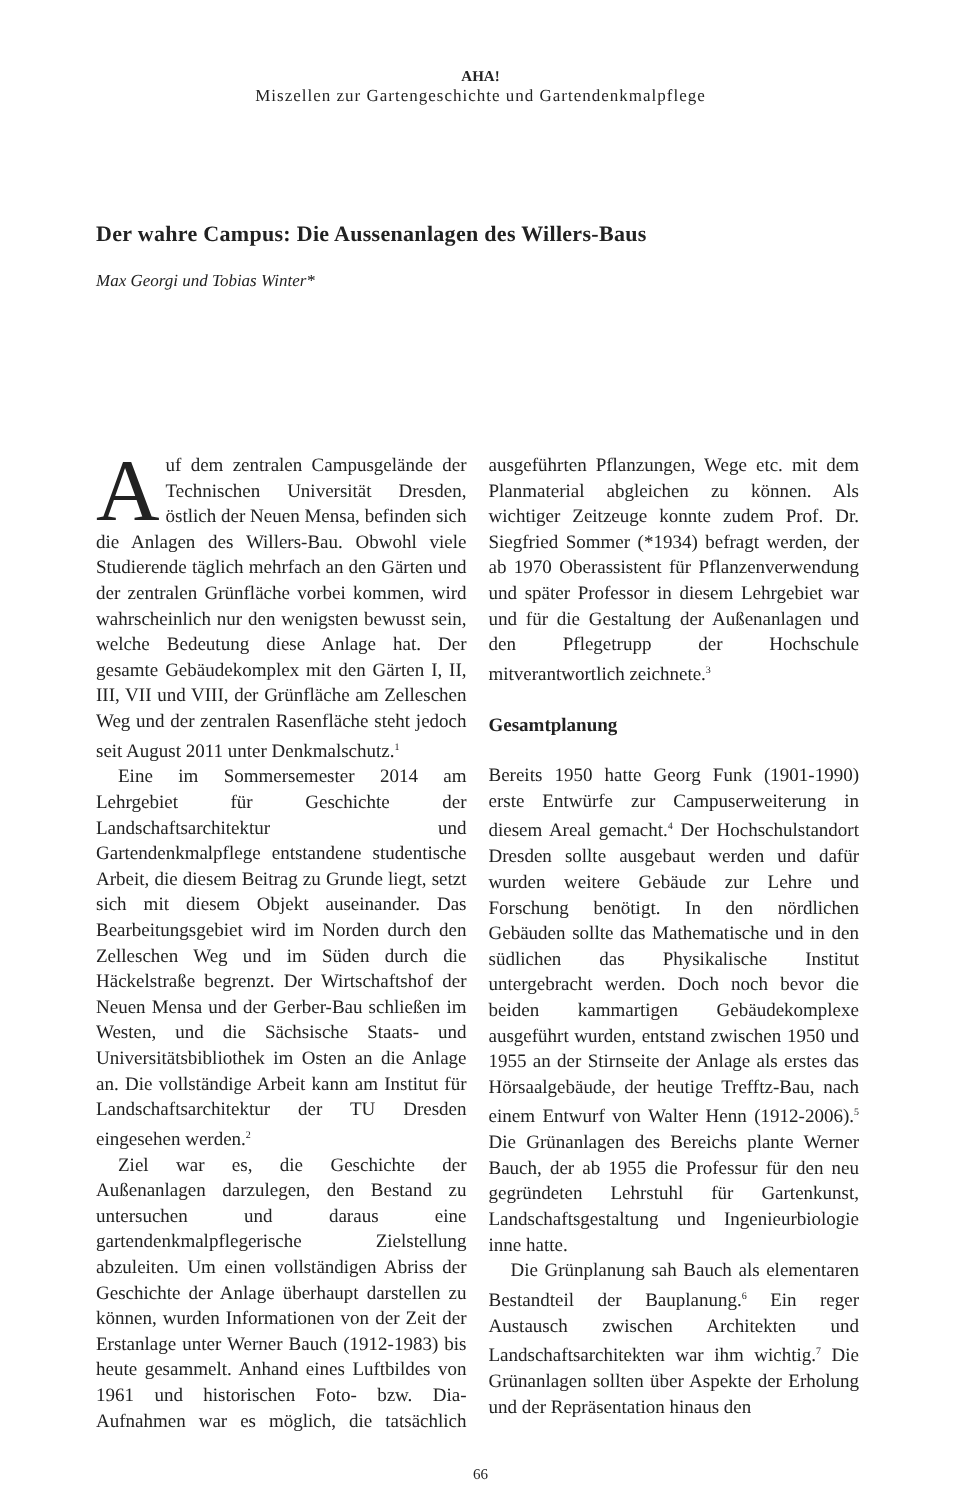AHA!
Miszellen zur Gartengeschichte und Gartendenkmalpflege
Der wahre Campus: Die Aussenanlagen des Willers-Baus
Max Georgi und Tobias Winter*
Auf dem zentralen Campusgelände der Technischen Universität Dresden, östlich der Neuen Mensa, befinden sich die Anlagen des Willers-Bau. Obwohl viele Studierende täglich mehrfach an den Gärten und der zentralen Grünfläche vorbei kommen, wird wahrscheinlich nur den wenigsten bewusst sein, welche Bedeutung diese Anlage hat. Der gesamte Gebäudekomplex mit den Gärten I, II, III, VII und VIII, der Grünfläche am Zelleschen Weg und der zentralen Rasenfläche steht jedoch seit August 2011 unter Denkmalschutz.<sup>1</sup>
Eine im Sommersemester 2014 am Lehrgebiet für Geschichte der Landschaftsarchitektur und Gartendenkmalpflege entstandene studentische Arbeit, die diesem Beitrag zu Grunde liegt, setzt sich mit diesem Objekt auseinander. Das Bearbeitungsgebiet wird im Norden durch den Zelleschen Weg und im Süden durch die Häckelstraße begrenzt. Der Wirtschaftshof der Neuen Mensa und der Gerber-Bau schließen im Westen, und die Sächsische Staats- und Universitätsbibliothek im Osten an die Anlage an. Die vollständige Arbeit kann am Institut für Landschaftsarchitektur der TU Dresden eingesehen werden.<sup>2</sup>
Ziel war es, die Geschichte der Außenanlagen darzulegen, den Bestand zu untersuchen und daraus eine gartendenkmalpflegerische Zielstellung abzuleiten. Um einen vollständigen Abriss der Geschichte der Anlage überhaupt darstellen zu können, wurden Informationen von der Zeit der Erstanlage unter Werner Bauch (1912-1983) bis heute gesammelt. Anhand eines Luftbildes von 1961 und historischen Foto- bzw. Dia-Aufnahmen war es möglich, die tatsächlich ausgeführten Pflanzungen, Wege etc. mit dem Planmaterial abgleichen zu können. Als wichtiger Zeitzeuge konnte zudem Prof. Dr. Siegfried Sommer (*1934) befragt werden, der ab 1970 Oberassistent für Pflanzenverwendung und später Professor in diesem Lehrgebiet war und für die Gestaltung der Außenanlagen und den Pflegetrupp der Hochschule mitverantwortlich zeichnete.<sup>3</sup>
Gesamtplanung
Bereits 1950 hatte Georg Funk (1901-1990) erste Entwürfe zur Campuserweiterung in diesem Areal gemacht.<sup>4</sup> Der Hochschulstandort Dresden sollte ausgebaut werden und dafür wurden weitere Gebäude zur Lehre und Forschung benötigt. In den nördlichen Gebäuden sollte das Mathematische und in den südlichen das Physikalische Institut untergebracht werden. Doch noch bevor die beiden kammartigen Gebäudekomplexe ausgeführt wurden, entstand zwischen 1950 und 1955 an der Stirnseite der Anlage als erstes das Hörsaalgebäude, der heutige Trefftz-Bau, nach einem Entwurf von Walter Henn (1912-2006).<sup>5</sup> Die Grünanlagen des Bereichs plante Werner Bauch, der ab 1955 die Professur für den neu gegründeten Lehrstuhl für Gartenkunst, Landschaftsgestaltung und Ingenieurbiologie inne hatte.
Die Grünplanung sah Bauch als elementaren Bestandteil der Bauplanung.<sup>6</sup> Ein reger Austausch zwischen Architekten und Landschaftsarchitekten war ihm wichtig.<sup>7</sup> Die Grünanlagen sollten über Aspekte der Erholung und der Repräsentation hinaus den
66